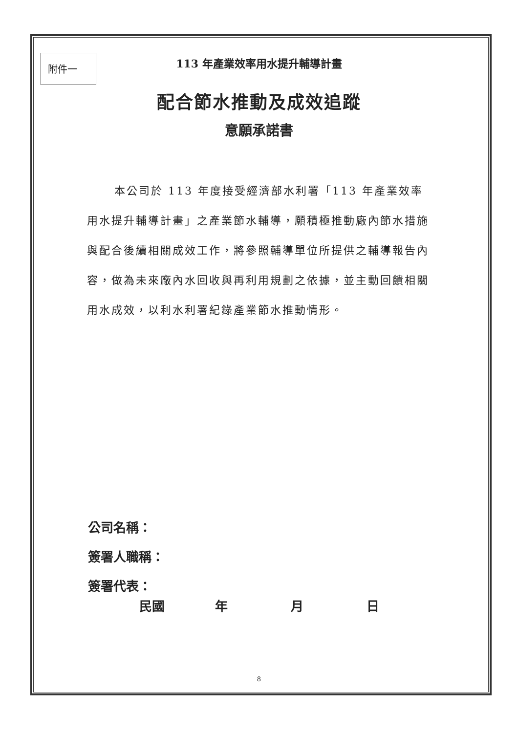附件一
113 年產業效率用水提升輔導計畫
配合節水推動及成效追蹤
意願承諾書
本公司於 113 年度接受經濟部水利署「113 年產業效率用水提升輔導計畫」之產業節水輔導，願積極推動廠內節水措施與配合後續相關成效工作，將參照輔導單位所提供之輔導報告內容，做為未來廠內水回收與再利用規劃之依據，並主動回饋相關用水成效，以利水利署紀錄產業節水推動情形。
公司名稱：
簽署人職稱：
簽署代表：
民國 年 月 日
8